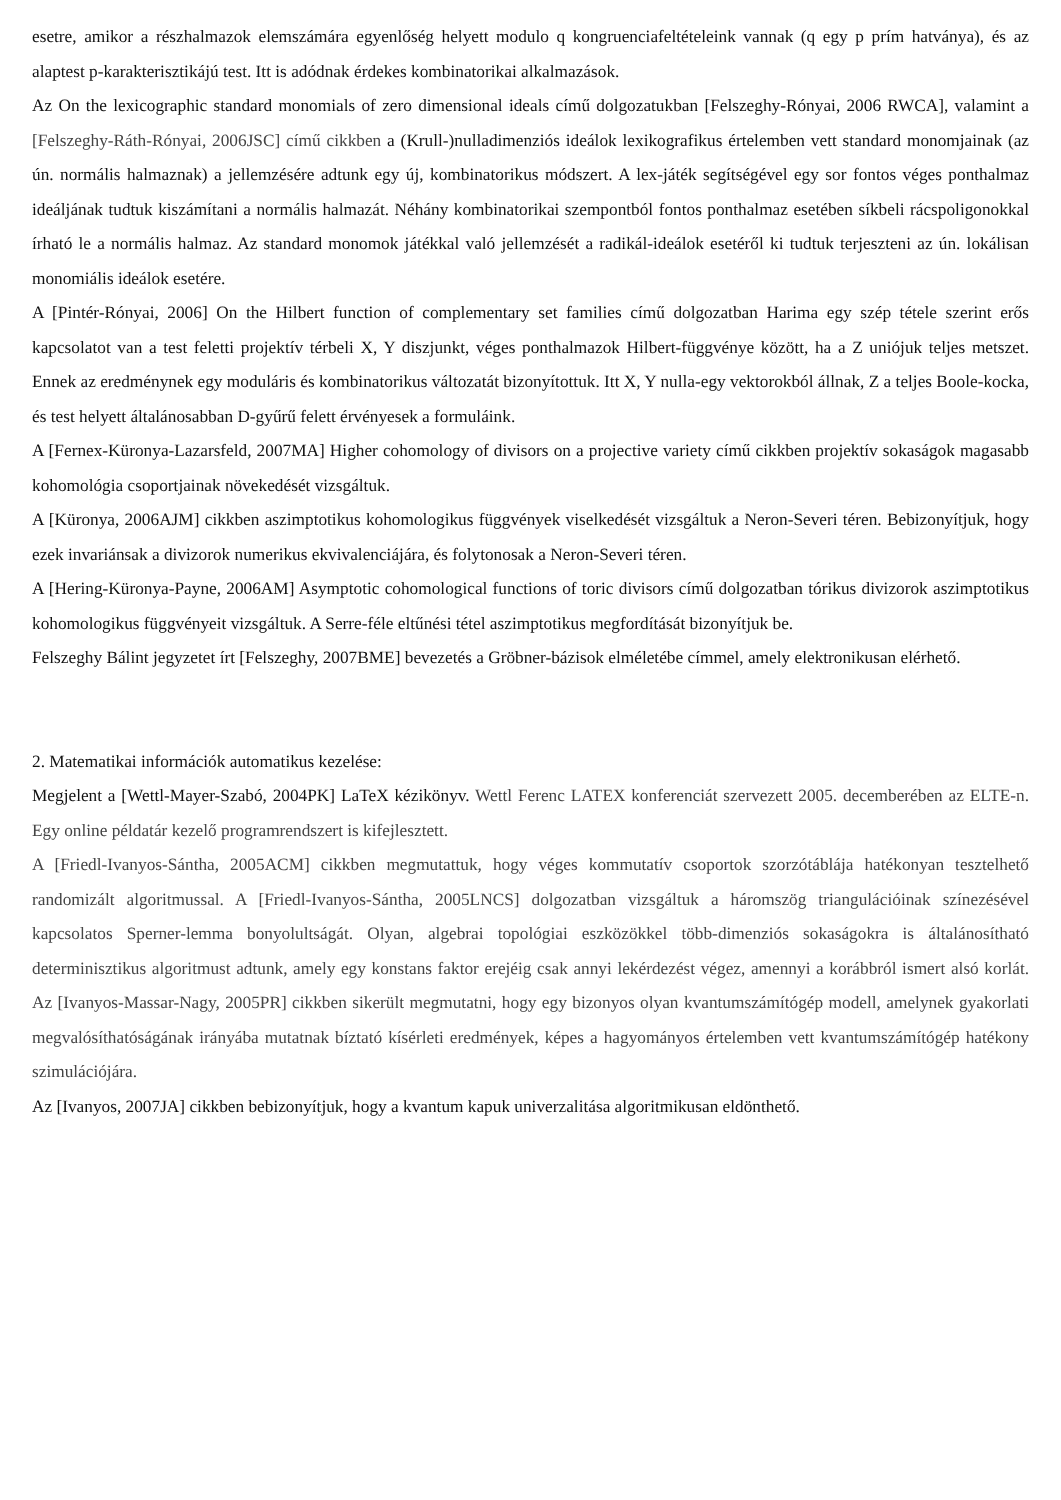esetre, amikor a részhalmazok elemszámára egyenlőség helyett modulo q kongruenciafeltételeink vannak (q egy p prím hatványa), és az alaptest p-karakterisztikájú test. Itt is adódnak érdekes kombinatorikai alkalmazások.
Az On the lexicographic standard monomials of zero dimensional ideals című dolgozatukban [Felszeghy-Rónyai, 2006 RWCA], valamint a [Felszeghy-Ráth-Rónyai, 2006JSC] című cikkben a (Krull-)nulladimenziós ideálok lexikografikus értelemben vett standard monomjainak (az ún. normális halmaznak) a jellemzésére adtunk egy új, kombinatorikus módszert. A lex-játék segítségével egy sor fontos véges ponthalmaz ideáljának tudtuk kiszámítani a normális halmazát. Néhány kombinatorikai szempontból fontos ponthalmaz esetében síkbeli rácspoligonokkal írható le a normális halmaz. Az standard monomok játékkal való jellemzését a radikál-ideálok esetéről ki tudtuk terjeszteni az ún. lokálisan monomiális ideálok esetére.
A [Pintér-Rónyai, 2006] On the Hilbert function of complementary set families című dolgozatban Harima egy szép tétele szerint erős kapcsolatot van a test feletti projektív térbeli X, Y diszjunkt, véges ponthalmazok Hilbert-függvénye között, ha a Z uniójuk teljes metszet. Ennek az eredménynek egy moduláris és kombinatorikus változatát bizonyítottuk. Itt X, Y nulla-egy vektorokból állnak, Z a teljes Boole-kocka, és test helyett általánosabban D-gyűrű felett érvényesek a formuláink.
A [Fernex-Küronya-Lazarsfeld, 2007MA] Higher cohomology of divisors on a projective variety című cikkben projektív sokaságok magasabb kohomológia csoportjainak növekedését vizsgáltuk.
A [Küronya, 2006AJM] cikkben aszimptotikus kohomologikus függvények viselkedését vizsgáltuk a Neron-Severi téren. Bebizonyítjuk, hogy ezek invariánsak a divizorok numerikus ekvivalenciájára, és folytonosak a Neron-Severi téren.
A [Hering-Küronya-Payne, 2006AM] Asymptotic cohomological functions of toric divisors című dolgozatban tórikus divizorok aszimptotikus kohomologikus függvényeit vizsgáltuk. A Serre-féle eltűnési tétel aszimptotikus megfordítását bizonyítjuk be.
Felszeghy Bálint jegyzetet írt [Felszeghy, 2007BME] bevezetés a Gröbner-bázisok elméletébe címmel, amely elektronikusan elérhető.
2. Matematikai információk automatikus kezelése:
Megjelent a [Wettl-Mayer-Szabó, 2004PK] LaTeX kézikönyv. Wettl Ferenc LATEX konferenciát szervezett 2005. decemberében az ELTE-n. Egy online példatár kezelő programrendszert is kifejlesztett.
A [Friedl-Ivanyos-Sántha, 2005ACM] cikkben megmutattuk, hogy véges kommutatív csoportok szorzótáblája hatékonyan tesztelhető randomizált algoritmussal. A [Friedl-Ivanyos-Sántha, 2005LNCS] dolgozatban vizsgáltuk a háromszög triangulációinak színezésével kapcsolatos Sperner-lemma bonyolultságát. Olyan, algebrai topológiai eszközökkel több-dimenziós sokaságokra is általánosítható determinisztikus algoritmust adtunk, amely egy konstans faktor erejéig csak annyi lekérdezést végez, amennyi a korábbról ismert alsó korlát. Az [Ivanyos-Massar-Nagy, 2005PR] cikkben sikerült megmutatni, hogy egy bizonyos olyan kvantumszámítógép modell, amelynek gyakorlati megvalósíthatóságának irányába mutatnak bíztató kísérleti eredmények, képes a hagyományos értelemben vett kvantumszámítógép hatékony szimulációjára.
Az [Ivanyos, 2007JA] cikkben bebizonyítjuk, hogy a kvantum kapuk univerzalitása algoritmikusan eldönthető.